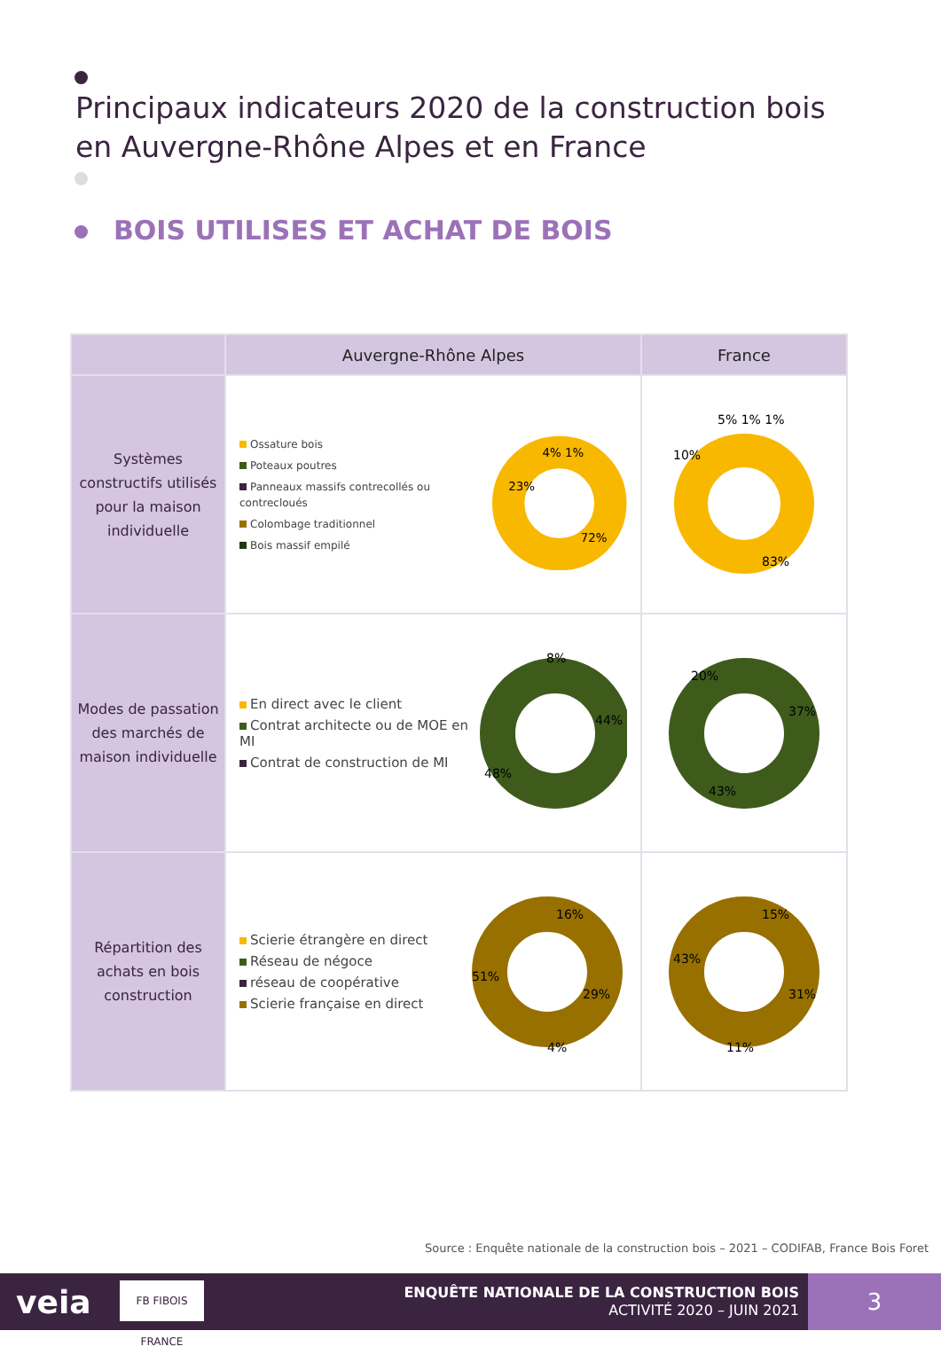Principaux indicateurs 2020 de la construction bois
en Auvergne-Rhône Alpes et en France
BOIS UTILISES ET ACHAT DE BOIS
| | Auvergne-Rhône Alpes | France |
| --- | --- | --- |
| Systèmes constructifs utilisés pour la maison individuelle | Ossature bois Poteaux poutres Panneaux massifs contrecollés ou contrecloués Colombage traditionnel Bois massif empilé 4% 1% 23% 72% | 10% 5% 1% 1% 83% |
| Modes de passation des marchés de maison individuelle | En direct avec le client Contrat architecte ou de MOE en MI Contrat de construction de MI 8% 44% 48% | 20% 37% 43% |
| Répartition des achats en bois construction | Scierie étrangère en direct Réseau de négoce réseau de coopérative Scierie française en direct 16% 51% 29% 4% | 15% 43% 31% 11% |
Source : Enquête nationale de la construction bois – 2021 – CODIFAB, France Bois Foret
veia
FB FIBOIS FRANCE
ENQUÊTE NATIONALE DE LA CONSTRUCTION BOIS
ACTIVITÉ 2020 – JUIN 2021
3